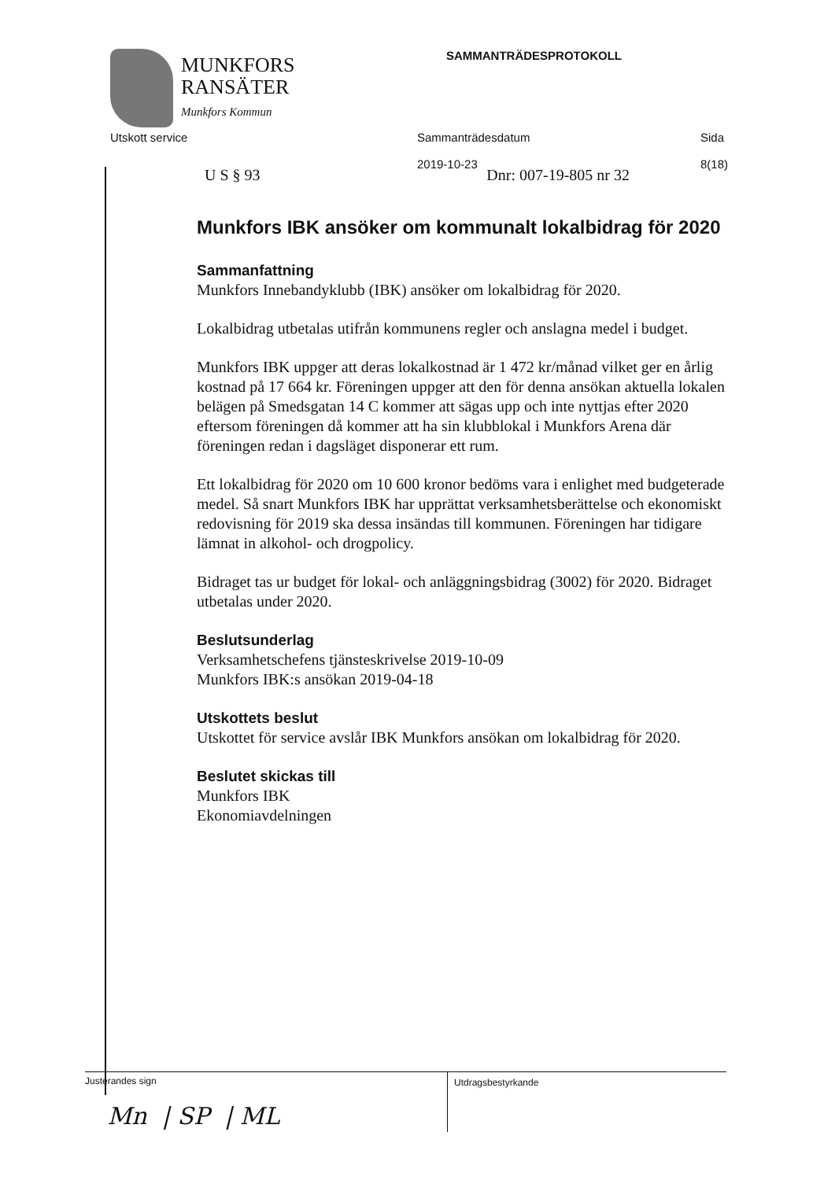MUNKFORS
RANSÄTER
Munkfors Kommun
SAMMANTRÄDESPROTOKOLL
Utskott service Sammanträdesdatum
2019-10-23
Sida
8(18)
U S § 93 Dnr: 007-19-805 nr 32
Munkfors IBK ansöker om kommunalt lokalbidrag för 2020
Sammanfattning
Munkfors Innebandyklubb (IBK) ansöker om lokalbidrag för 2020.
Lokalbidrag utbetalas utifrån kommunens regler och anslagna medel i budget.
Munkfors IBK uppger att deras lokalkostnad är 1 472 kr/månad vilket ger en årlig kostnad på 17 664 kr. Föreningen uppger att den för denna ansökan aktuella lokalen belägen på Smedsgatan 14 C kommer att sägas upp och inte nyttjas efter 2020 eftersom föreningen då kommer att ha sin klubblokal i Munkfors Arena där föreningen redan i dagsläget disponerar ett rum.
Ett lokalbidrag för 2020 om 10 600 kronor bedöms vara i enlighet med budgeterade medel. Så snart Munkfors IBK har upprättat verksamhetsberättelse och ekonomiskt redovisning för 2019 ska dessa insändas till kommunen. Föreningen har tidigare lämnat in alkohol- och drogpolicy.
Bidraget tas ur budget för lokal- och anläggningsbidrag (3002) för 2020. Bidraget utbetalas under 2020.
Beslutsunderlag
Verksamhetschefens tjänsteskrivelse 2019-10-09
Munkfors IBK:s ansökan 2019-04-18
Utskottets beslut
Utskottet för service avslår IBK Munkfors ansökan om lokalbidrag för 2020.
Beslutet skickas till
Munkfors IBK
Ekonomiavdelningen
Justerandes sign
Mn | SP | ML
Utdragsbestyrkande